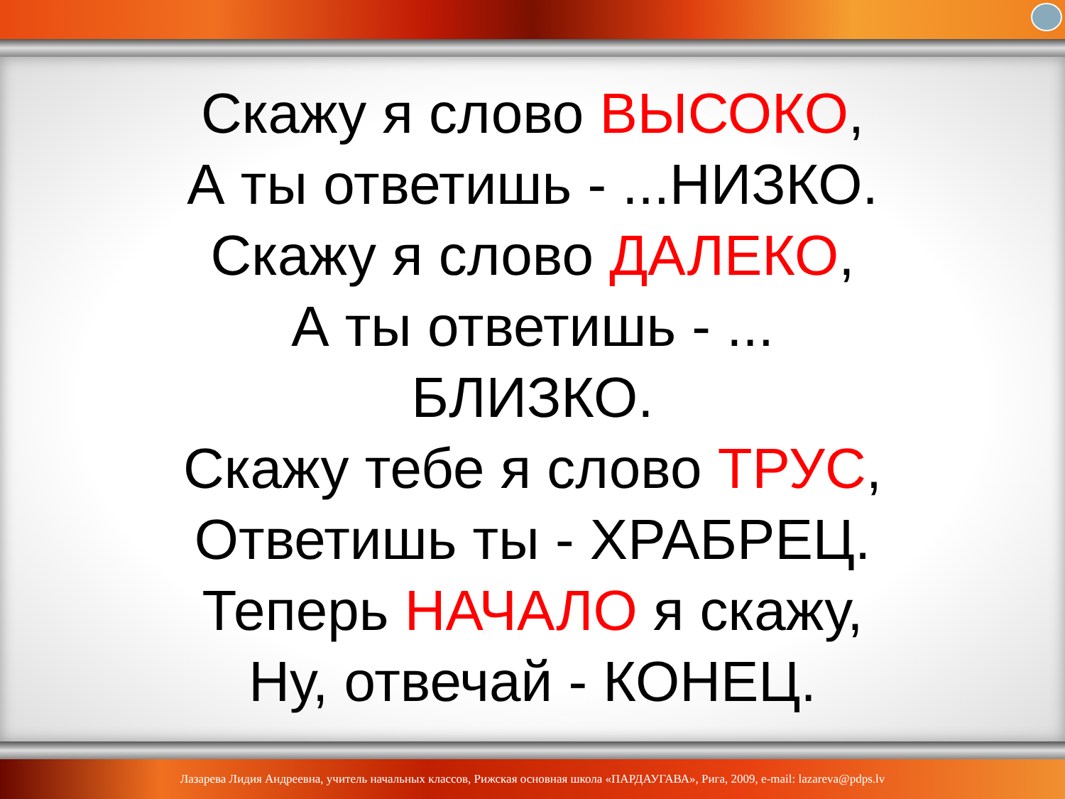Скажу я слово ВЫСОКО,
А ты ответишь - ...НИЗКО.
Скажу я слово ДАЛЕКО,
А ты ответишь - ...
БЛИЗКО.
Скажу тебе я слово ТРУС,
Ответишь ты - ХРАБРЕЦ.
Теперь НАЧАЛО я скажу,
Ну, отвечай - КОНЕЦ.
Лазарева Лидия Андреевна, учитель начальных классов, Рижская основная школа «ПАРДАУГАВА», Рига, 2009, e-mail: lazareva@pdps.lv